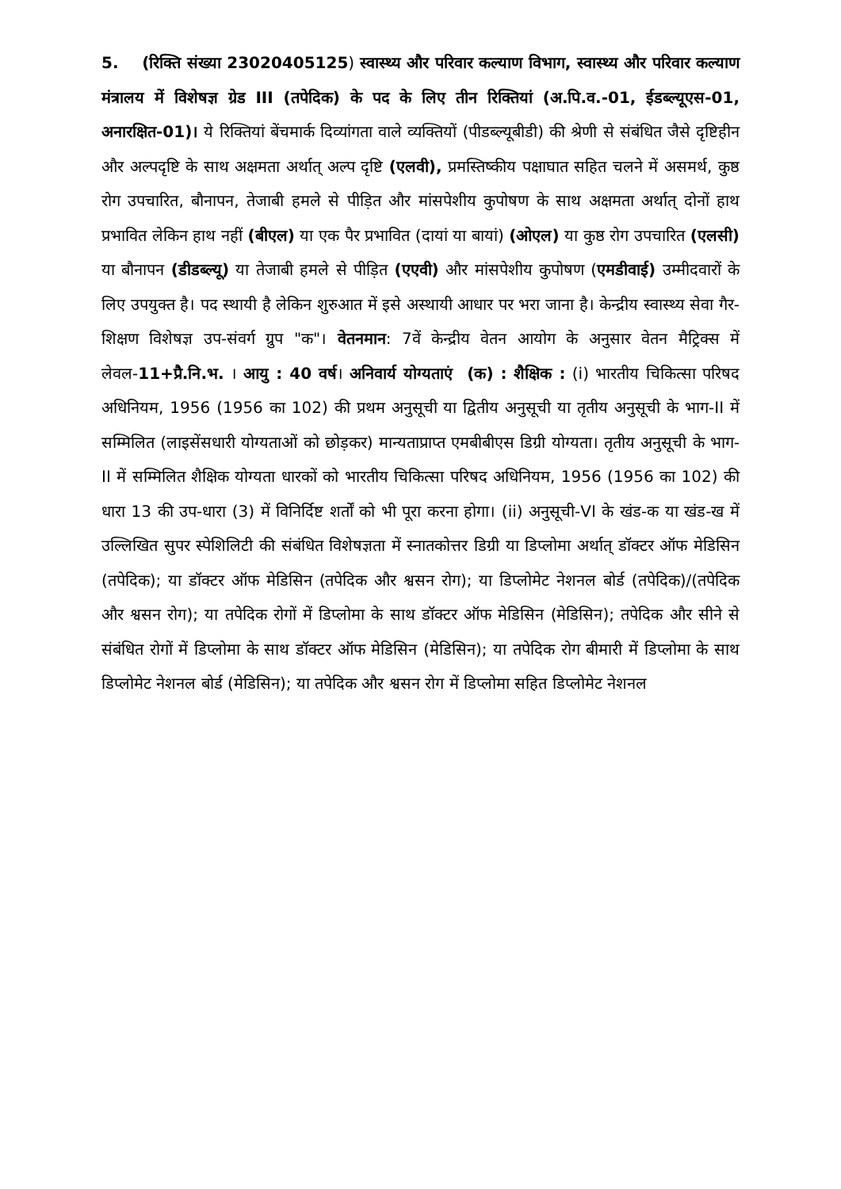5. (रिक्ति संख्या 23020405125) स्वास्थ्य और परिवार कल्याण विभाग, स्वास्थ्य और परिवार कल्याण मंत्रालय में विशेषज्ञ ग्रेड III (तपेदिक) के पद के लिए तीन रिक्तियां (अ.पि.व.-01, ईडब्ल्यूएस-01, अनारक्षित-01)। ये रिक्तियां बेंचमार्क दिव्यांगता वाले व्यक्तियों (पीडब्ल्यूबीडी) की श्रेणी से संबंधित जैसे दृष्टिहीन और अल्पदृष्टि के साथ अक्षमता अर्थात् अल्प दृष्टि (एलवी), प्रमस्तिष्कीय पक्षाघात सहित चलने में असमर्थ, कुष्ठ रोग उपचारित, बौनापन, तेजाबी हमले से पीड़ित और मांसपेशीय कुपोषण के साथ अक्षमता अर्थात् दोनों हाथ प्रभावित लेकिन हाथ नहीं (बीएल) या एक पैर प्रभावित (दायां या बायां) (ओएल) या कुष्ठ रोग उपचारित (एलसी) या बौनापन (डीडब्ल्यू) या तेजाबी हमले से पीड़ित (एएवी) और मांसपेशीय कुपोषण (एमडीवाई) उम्मीदवारों के लिए उपयुक्त है। पद स्थायी है लेकिन शुरुआत में इसे अस्थायी आधार पर भरा जाना है। केन्द्रीय स्वास्थ्य सेवा गैर-शिक्षण विशेषज्ञ उप-संवर्ग ग्रुप "क"। वेतनमान: 7वें केन्द्रीय वेतन आयोग के अनुसार वेतन मैट्रिक्स में लेवल-11+प्रै.नि.भ. । आयु : 40 वर्ष। अनिवार्य योग्यताएं (क) : शैक्षिक : (i) भारतीय चिकित्सा परिषद अधिनियम, 1956 (1956 का 102) की प्रथम अनुसूची या द्वितीय अनुसूची या तृतीय अनुसूची के भाग-II में सम्मिलित (लाइसेंसधारी योग्यताओं को छोड़कर) मान्यताप्राप्त एमबीबीएस डिग्री योग्यता। तृतीय अनुसूची के भाग-II में सम्मिलित शैक्षिक योग्यता धारकों को भारतीय चिकित्सा परिषद अधिनियम, 1956 (1956 का 102) की धारा 13 की उप-धारा (3) में विनिर्दिष्ट शर्तों को भी पूरा करना होगा। (ii) अनुसूची-VI के खंड-क या खंड-ख में उल्लिखित सुपर स्पेशिलिटी की संबंधित विशेषज्ञता में स्नातकोत्तर डिग्री या डिप्लोमा अर्थात् डॉक्टर ऑफ मेडिसिन (तपेदिक); या डॉक्टर ऑफ मेडिसिन (तपेदिक और श्वसन रोग); या डिप्लोमेट नेशनल बोर्ड (तपेदिक)/(तपेदिक और श्वसन रोग); या तपेदिक रोगों में डिप्लोमा के साथ डॉक्टर ऑफ मेडिसिन (मेडिसिन); तपेदिक और सीने से संबंधित रोगों में डिप्लोमा के साथ डॉक्टर ऑफ मेडिसिन (मेडिसिन); या तपेदिक रोग बीमारी में डिप्लोमा के साथ डिप्लोमेट नेशनल बोर्ड (मेडिसिन); या तपेदिक और श्वसन रोग में डिप्लोमा सहित डिप्लोमेट नेशनल